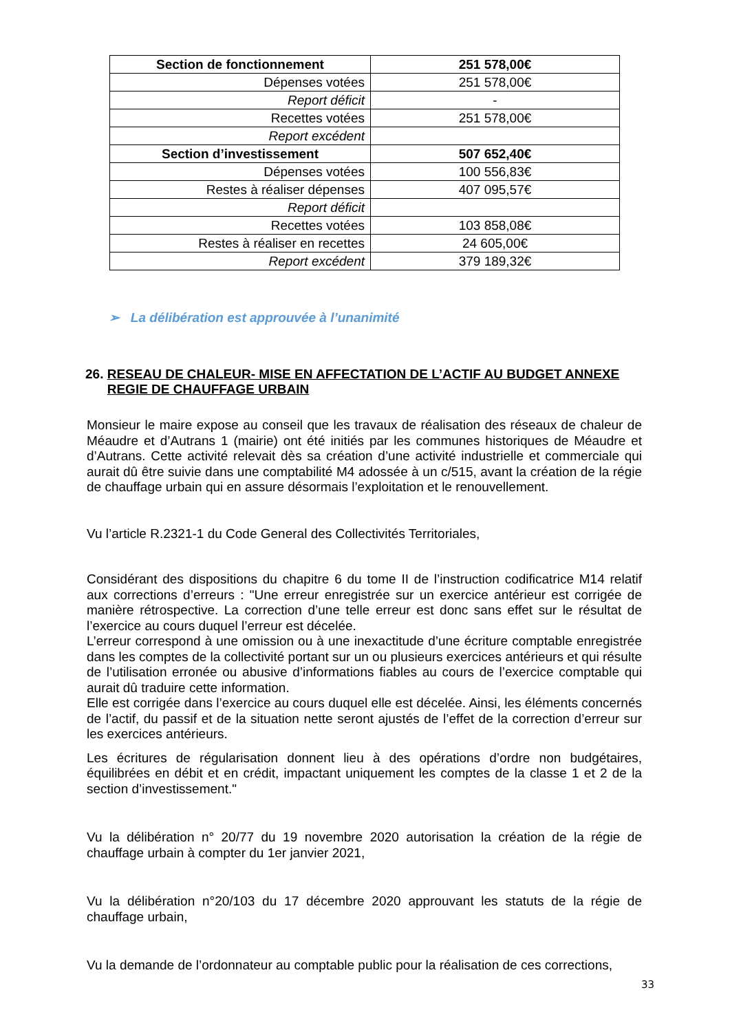| Section de fonctionnement | 251 578,00€ |
| Dépenses votées | 251 578,00€ |
| Report déficit | - |
| Recettes votées | 251 578,00€ |
| Report excédent | |
| Section d’investissement | 507 652,40€ |
| Dépenses votées | 100 556,83€ |
| Restes à réaliser dépenses | 407 095,57€ |
| Report déficit | |
| Recettes votées | 103 858,08€ |
| Restes à réaliser en recettes | 24 605,00€ |
| Report excédent | 379 189,32€ |
➢ La délibération est approuvée à l’unanimité
26. RESEAU DE CHALEUR- MISE EN AFFECTATION DE L’ACTIF AU BUDGET ANNEXE REGIE DE CHAUFFAGE URBAIN
Monsieur le maire expose au conseil que les travaux de réalisation des réseaux de chaleur de Méaudre et d’Autrans 1 (mairie) ont été initiés par les communes historiques de Méaudre et d’Autrans. Cette activité relevait dès sa création d’une activité industrielle et commerciale qui aurait dû être suivie dans une comptabilité M4 adossée à un c/515, avant la création de la régie de chauffage urbain qui en assure désormais l’exploitation et le renouvellement.
Vu l’article R.2321-1 du Code General des Collectivités Territoriales,
Considérant des dispositions du chapitre 6 du tome II de l’instruction codificatrice M14 relatif aux corrections d’erreurs : "Une erreur enregistrée sur un exercice antérieur est corrigée de manière rétrospective. La correction d’une telle erreur est donc sans effet sur le résultat de l’exercice au cours duquel l’erreur est décelée.
L’erreur correspond à une omission ou à une inexactitude d’une écriture comptable enregistrée dans les comptes de la collectivité portant sur un ou plusieurs exercices antérieurs et qui résulte de l’utilisation erronée ou abusive d’informations fiables au cours de l’exercice comptable qui aurait dû traduire cette information.
Elle est corrigée dans l’exercice au cours duquel elle est décelée. Ainsi, les éléments concernés de l’actif, du passif et de la situation nette seront ajustés de l’effet de la correction d’erreur sur les exercices antérieurs.
Les écritures de régularisation donnent lieu à des opérations d’ordre non budgétaires, équilibrées en débit et en crédit, impactant uniquement les comptes de la classe 1 et 2 de la section d’investissement."
Vu la délibération n° 20/77 du 19 novembre 2020 autorisation la création de la régie de chauffage urbain à compter du 1er janvier 2021,
Vu la délibération n°20/103 du 17 décembre 2020 approuvant les statuts de la régie de chauffage urbain,
Vu la demande de l’ordonnateur au comptable public pour la réalisation de ces corrections,
33